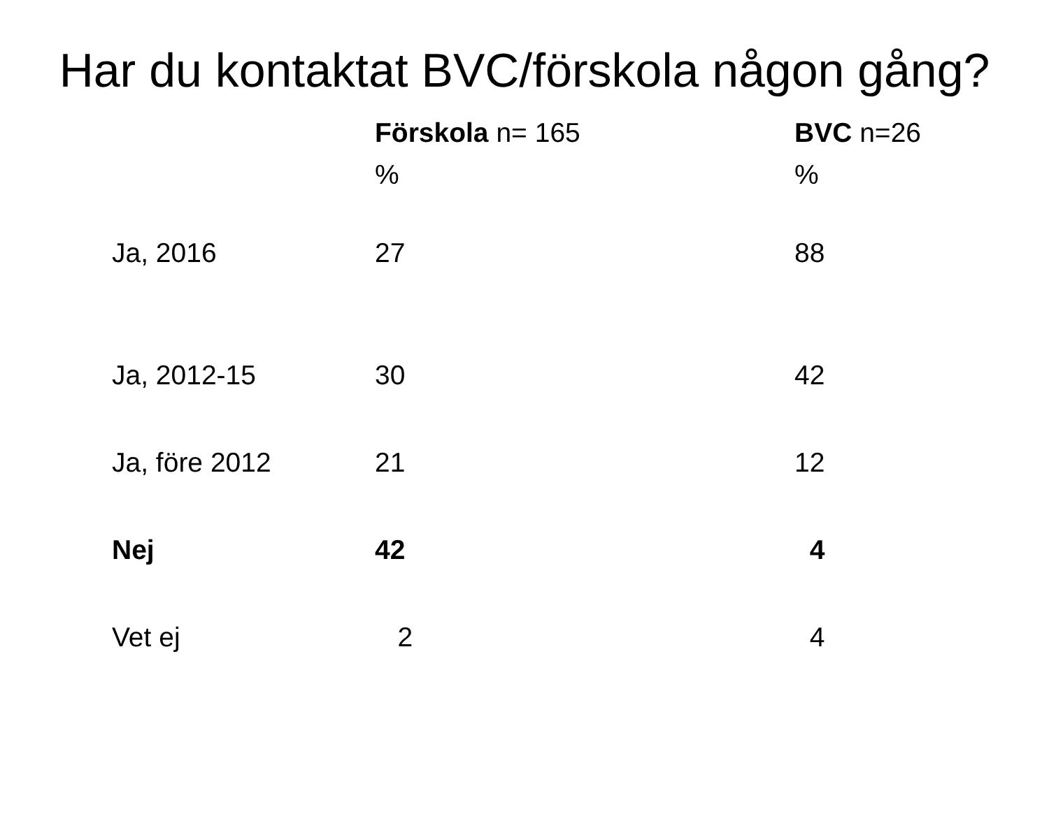Har du kontaktat BVC/förskola någon gång?
| | Förskola n= 165 % | BVC n=26 % |
| --- | --- | --- |
| Ja, 2016 | 27 | 88 |
| Ja, 2012-15 | 30 | 42 |
| Ja, före 2012 | 21 | 12 |
| Nej | 42 | 4 |
| Vet ej | 2 | 4 |